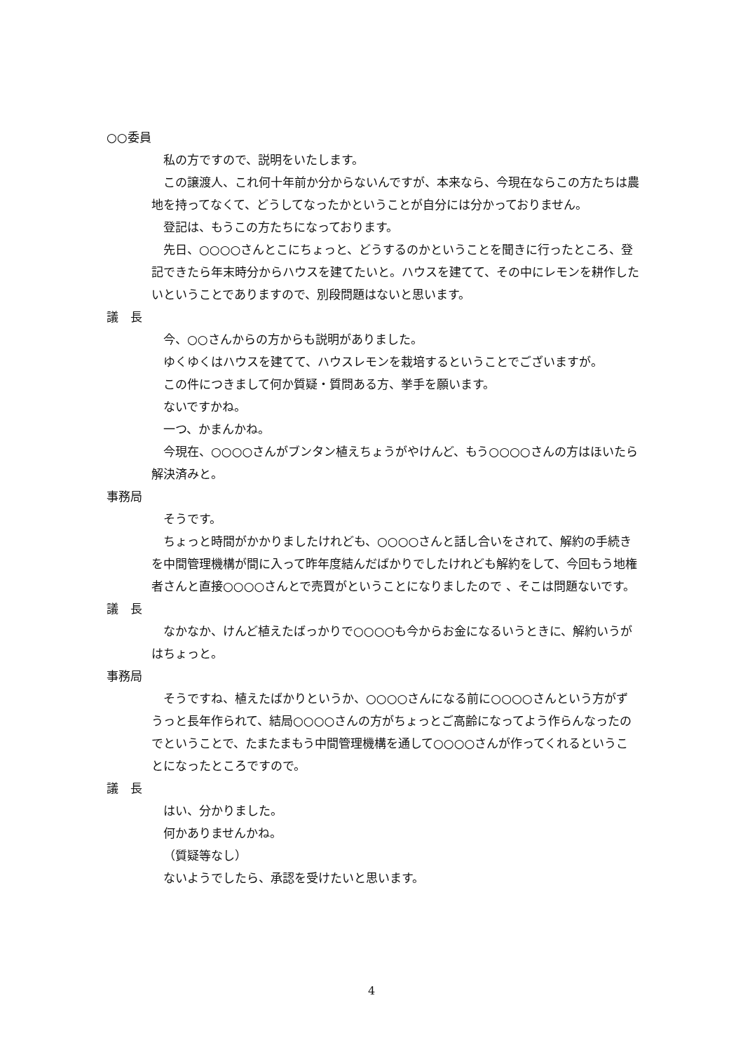○○委員
私の方ですので、説明をいたします。
この譲渡人、これ何十年前か分からないんですが、本来なら、今現在ならこの方たちは農地を持ってなくて、どうしてなったかということが自分には分かっておりません。
登記は、もうこの方たちになっております。
先日、○○○○さんとこにちょっと、どうするのかということを聞きに行ったところ、登記できたら年末時分からハウスを建てたいと。ハウスを建てて、その中にレモンを耕作したいということでありますので、別段問題はないと思います。
議　長
今、○○さんからの方からも説明がありました。
ゆくゆくはハウスを建てて、ハウスレモンを栽培するということでございますが。
この件につきまして何か質疑・質問ある方、挙手を願います。
ないですかね。
一つ、かまんかね。
今現在、○○○○さんがブンタン植えちょうがやけんど、もう○○○○さんの方はほいたら解決済みと。
事務局
そうです。
ちょっと時間がかかりましたけれども、○○○○さんと話し合いをされて、解約の手続きを中間管理機構が間に入って昨年度結んだばかりでしたけれども解約をして、今回もう地権者さんと直接○○○○さんとで売買がということになりましたので 、そこは問題ないです。
議　長
なかなか、けんど植えたばっかりで○○○○も今からお金になるいうときに、解約いうがはちょっと。
事務局
そうですね、植えたばかりというか、○○○○さんになる前に○○○○さんという方がずうっと長年作られて、結局○○○○さんの方がちょっとご高齢になってよう作らんなったのでということで、たまたまもう中間管理機構を通して○○○○さんが作ってくれるということになったところですので。
議　長
はい、分かりました。
何かありませんかね。
（質疑等なし）
ないようでしたら、承認を受けたいと思います。
4